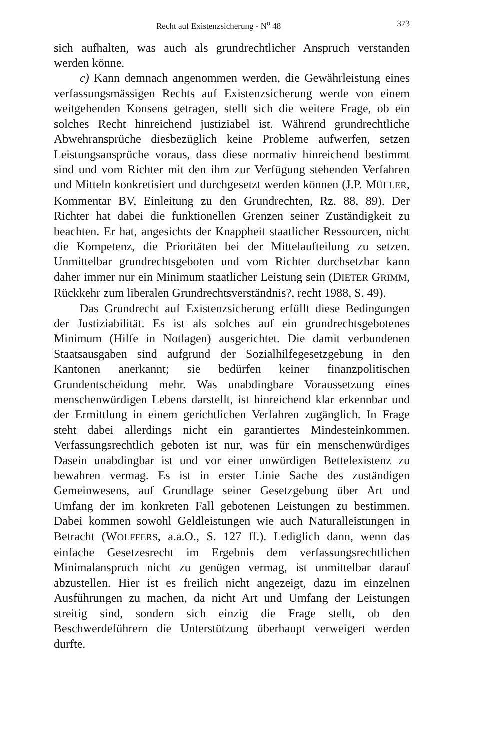Recht auf Existenzsicherung - N<sup>o</sup> 48 373
sich aufhalten, was auch als grundrechtlicher Anspruch verstanden werden könne.
c) Kann demnach angenommen werden, die Gewährleistung eines verfassungsmässigen Rechts auf Existenzsicherung werde von einem weitgehenden Konsens getragen, stellt sich die weitere Frage, ob ein solches Recht hinreichend justiziabel ist. Während grundrechtliche Abwehransprüche diesbezüglich keine Probleme aufwerfen, setzen Leistungsansprüche voraus, dass diese normativ hinreichend bestimmt sind und vom Richter mit den ihm zur Verfügung stehenden Verfahren und Mitteln konkretisiert und durchgesetzt werden können (J.P. MÜLLER, Kommentar BV, Einleitung zu den Grundrechten, Rz. 88, 89). Der Richter hat dabei die funktionellen Grenzen seiner Zuständigkeit zu beachten. Er hat, angesichts der Knappheit staatlicher Ressourcen, nicht die Kompetenz, die Prioritäten bei der Mittelaufteilung zu setzen. Unmittelbar grundrechtsgeboten und vom Richter durchsetzbar kann daher immer nur ein Minimum staatlicher Leistung sein (DIETER GRIMM, Rückkehr zum liberalen Grundrechtsverständnis?, recht 1988, S. 49).
Das Grundrecht auf Existenzsicherung erfüllt diese Bedingungen der Justiziabilität. Es ist als solches auf ein grundrechtsgebotenes Minimum (Hilfe in Notlagen) ausgerichtet. Die damit verbundenen Staatsausgaben sind aufgrund der Sozialhilfegesetzgebung in den Kantonen anerkannt; sie bedürfen keiner finanzpolitischen Grundentscheidung mehr. Was unabdingbare Voraussetzung eines menschenwürdigen Lebens darstellt, ist hinreichend klar erkennbar und der Ermittlung in einem gerichtlichen Verfahren zugänglich. In Frage steht dabei allerdings nicht ein garantiertes Mindesteinkommen. Verfassungsrechtlich geboten ist nur, was für ein menschenwürdiges Dasein unabdingbar ist und vor einer unwürdigen Bettelexistenz zu bewahren vermag. Es ist in erster Linie Sache des zuständigen Gemeinwesens, auf Grundlage seiner Gesetzgebung über Art und Umfang der im konkreten Fall gebotenen Leistungen zu bestimmen. Dabei kommen sowohl Geldleistungen wie auch Naturalleistungen in Betracht (WOLFFERS, a.a.O., S. 127 ff.). Lediglich dann, wenn das einfache Gesetzesrecht im Ergebnis dem verfassungsrechtlichen Minimalanspruch nicht zu genügen vermag, ist unmittelbar darauf abzustellen. Hier ist es freilich nicht angezeigt, dazu im einzelnen Ausführungen zu machen, da nicht Art und Umfang der Leistungen streitig sind, sondern sich einzig die Frage stellt, ob den Beschwerdeführern die Unterstützung überhaupt verweigert werden durfte.